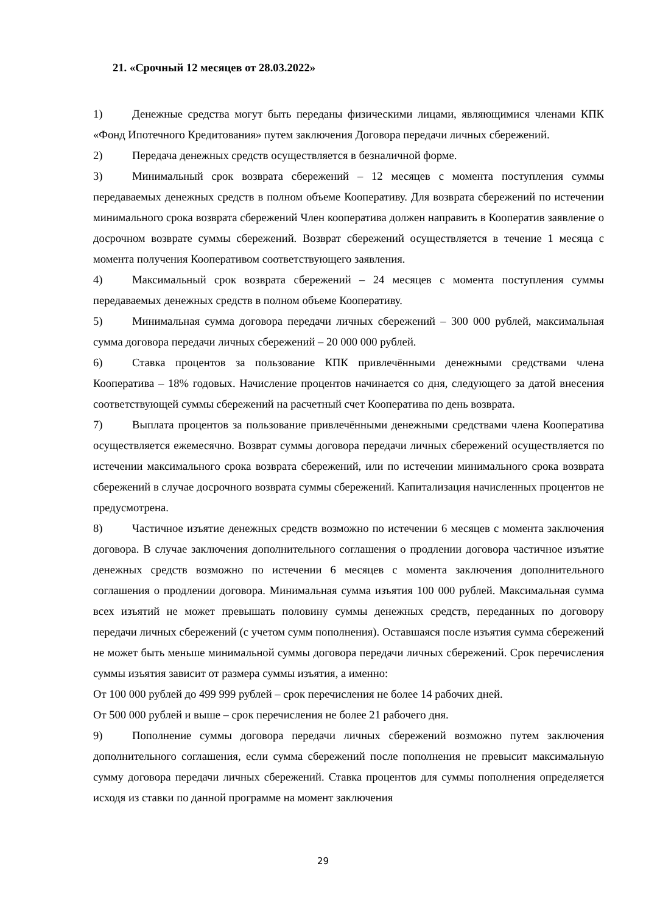21. «Срочный 12 месяцев от 28.03.2022»
1) Денежные средства могут быть переданы физическими лицами, являющимися членами КПК «Фонд Ипотечного Кредитования» путем заключения Договора передачи личных сбережений.
2) Передача денежных средств осуществляется в безналичной форме.
3) Минимальный срок возврата сбережений – 12 месяцев с момента поступления суммы передаваемых денежных средств в полном объеме Кооперативу. Для возврата сбережений по истечении минимального срока возврата сбережений Член кооператива должен направить в Кооператив заявление о досрочном возврате суммы сбережений. Возврат сбережений осуществляется в течение 1 месяца с момента получения Кооперативом соответствующего заявления.
4) Максимальный срок возврата сбережений – 24 месяцев с момента поступления суммы передаваемых денежных средств в полном объеме Кооперативу.
5) Минимальная сумма договора передачи личных сбережений – 300 000 рублей, максимальная сумма договора передачи личных сбережений – 20 000 000 рублей.
6) Ставка процентов за пользование КПК привлечёнными денежными средствами члена Кооператива – 18% годовых. Начисление процентов начинается со дня, следующего за датой внесения соответствующей суммы сбережений на расчетный счет Кооператива по день возврата.
7) Выплата процентов за пользование привлечёнными денежными средствами члена Кооператива осуществляется ежемесячно. Возврат суммы договора передачи личных сбережений осуществляется по истечении максимального срока возврата сбережений, или по истечении минимального срока возврата сбережений в случае досрочного возврата суммы сбережений. Капитализация начисленных процентов не предусмотрена.
8) Частичное изъятие денежных средств возможно по истечении 6 месяцев с момента заключения договора. В случае заключения дополнительного соглашения о продлении договора частичное изъятие денежных средств возможно по истечении 6 месяцев с момента заключения дополнительного соглашения о продлении договора. Минимальная сумма изъятия 100 000 рублей. Максимальная сумма всех изъятий не может превышать половину суммы денежных средств, переданных по договору передачи личных сбережений (с учетом сумм пополнения). Оставшаяся после изъятия сумма сбережений не может быть меньше минимальной суммы договора передачи личных сбережений. Срок перечисления суммы изъятия зависит от размера суммы изъятия, а именно:
От 100 000 рублей до 499 999 рублей – срок перечисления не более 14 рабочих дней.
От 500 000 рублей и выше – срок перечисления не более 21 рабочего дня.
9) Пополнение суммы договора передачи личных сбережений возможно путем заключения дополнительного соглашения, если сумма сбережений после пополнения не превысит максимальную сумму договора передачи личных сбережений. Ставка процентов для суммы пополнения определяется исходя из ставки по данной программе на момент заключения
29